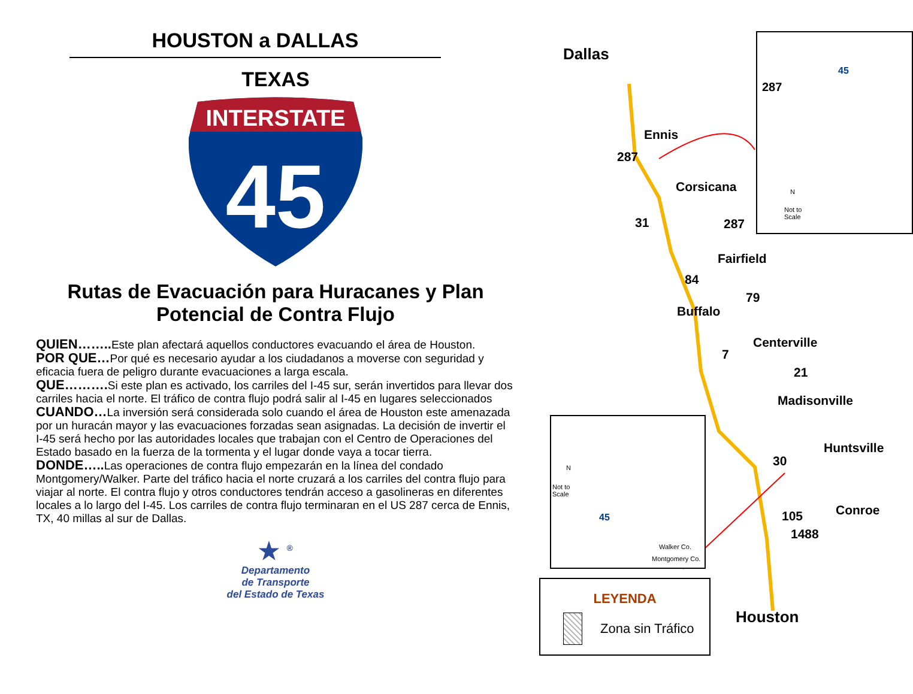HOUSTON a DALLAS
TEXAS
INTERSTATE
45
Rutas de Evacuación para Huracanes y Plan Potencial de Contra Flujo
QUIEN…….. Este plan afectará aquellos conductores evacuando el área de Houston.
POR QUE…Por qué es necesario ayudar a los ciudadanos a moverse con seguridad y eficacia fuera de peligro durante evacuaciones a larga escala.
QUE………. Si este plan es activado, los carriles del I-45 sur, serán invertidos para llevar dos carriles hacia el norte. El tráfico de contra flujo podrá salir al I-45 en lugares seleccionados
CUANDO…La inversión será considerada solo cuando el área de Houston este amenazada por un huracán mayor y las evacuaciones forzadas sean asignadas. La decisión de invertir el I-45 será hecho por las autoridades locales que trabajan con el Centro de Operaciones del Estado basado en la fuerza de la tormenta y el lugar donde vaya a tocar tierra.
DONDE….. Las operaciones de contra flujo empezarán en la línea del condado Montgomery/Walker. Parte del tráfico hacia el norte cruzará a los carriles del contra flujo para viajar al norte. El contra flujo y otros conductores tendrán acceso a gasolineras en diferentes locales a lo largo del I-45. Los carriles de contra flujo terminaran en el US 287 cerca de Ennis, TX, 40 millas al sur de Dallas.
★ <sup>®</sup>
Departamento
de Transporte
del Estado de Texas
Dallas
Ennis
287
Corsicana
31 287
Fairfield
84
79
Buffalo
Centerville
7
21
Madisonville
Huntsville
30
Conroe
105
1488
Houston
287
45
N
Not to
Scale
N
Not to
Scale
45
Walker Co.
Montgomery Co.
LEYENDA
Zona sin Tráfico